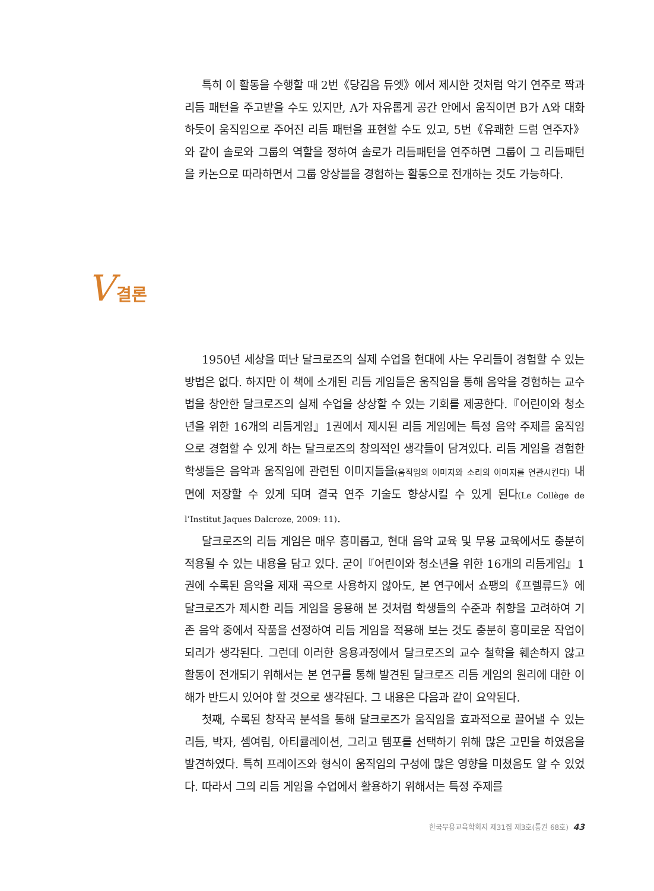특히 이 활동을 수행할 때 2번《당김음 듀엣》에서 제시한 것처럼 악기 연주로 짝과 리듬 패턴을 주고받을 수도 있지만, A가 자유롭게 공간 안에서 움직이면 B가 A와 대화 하듯이 움직임으로 주어진 리듬 패턴을 표현할 수도 있고, 5번《유쾌한 드럼 연주자》와 같이 솔로와 그룹의 역할을 정하여 솔로가 리듬패턴을 연주하면 그룹이 그 리듬패턴을 카논으로 따라하면서 그룹 앙상블을 경험하는 활동으로 전개하는 것도 가능하다.
V 결론
1950년 세상을 떠난 달크로즈의 실제 수업을 현대에 사는 우리들이 경험할 수 있는 방법은 없다. 하지만 이 책에 소개된 리듬 게임들은 움직임을 통해 음악을 경험하는 교수법을 창안한 달크로즈의 실제 수업을 상상할 수 있는 기회를 제공한다.『어린이와 청소년을 위한 16개의 리듬게임』1권에서 제시된 리듬 게임에는 특정 음악 주제를 움직임으로 경험할 수 있게 하는 달크로즈의 창의적인 생각들이 담겨있다. 리듬 게임을 경험한 학생들은 음악과 움직임에 관련된 이미지들을(움직임의 이미지와 소리의 이미지를 연관시킨다) 내면에 저장할 수 있게 되며 결국 연주 기술도 향상시킬 수 있게 된다(Le Collège de l’Institut Jaques Dalcroze, 2009: 11).
달크로즈의 리듬 게임은 매우 흥미롭고, 현대 음악 교육 및 무용 교육에서도 충분히 적용될 수 있는 내용을 담고 있다. 굳이『어린이와 청소년을 위한 16개의 리듬게임』1권에 수록된 음악을 제재 곡으로 사용하지 않아도, 본 연구에서 쇼팽의《프렐류드》에 달크로즈가 제시한 리듬 게임을 응용해 본 것처럼 학생들의 수준과 취향을 고려하여 기존 음악 중에서 작품을 선정하여 리듬 게임을 적용해 보는 것도 충분히 흥미로운 작업이 되리가 생각된다. 그런데 이러한 응용과정에서 달크로즈의 교수 철학을 훼손하지 않고 활동이 전개되기 위해서는 본 연구를 통해 발견된 달크로즈 리듬 게임의 원리에 대한 이해가 반드시 있어야 할 것으로 생각된다. 그 내용은 다음과 같이 요약된다.
첫째, 수록된 창작곡 분석을 통해 달크로즈가 움직임을 효과적으로 끌어낼 수 있는 리듬, 박자, 셈여림, 아티큘레이션, 그리고 템포를 선택하기 위해 많은 고민을 하였음을 발견하였다. 특히 프레이즈와 형식이 움직임의 구성에 많은 영향을 미쳤음도 알 수 있었다. 따라서 그의 리듬 게임을 수업에서 활용하기 위해서는 특정 주제를
한국무용교육학회지 제31집 제3호(통권 68호) 43